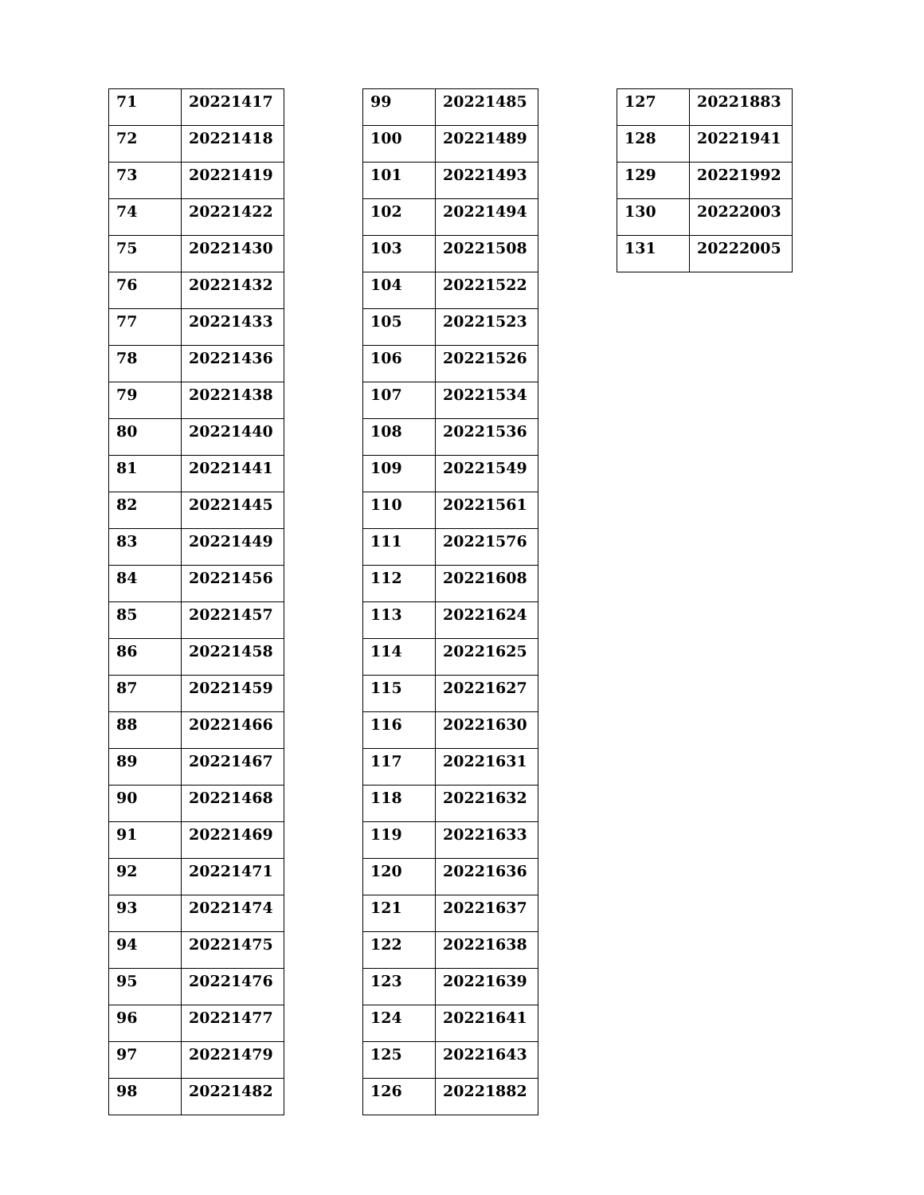| 71 | 20221417 |
| 72 | 20221418 |
| 73 | 20221419 |
| 74 | 20221422 |
| 75 | 20221430 |
| 76 | 20221432 |
| 77 | 20221433 |
| 78 | 20221436 |
| 79 | 20221438 |
| 80 | 20221440 |
| 81 | 20221441 |
| 82 | 20221445 |
| 83 | 20221449 |
| 84 | 20221456 |
| 85 | 20221457 |
| 86 | 20221458 |
| 87 | 20221459 |
| 88 | 20221466 |
| 89 | 20221467 |
| 90 | 20221468 |
| 91 | 20221469 |
| 92 | 20221471 |
| 93 | 20221474 |
| 94 | 20221475 |
| 95 | 20221476 |
| 96 | 20221477 |
| 97 | 20221479 |
| 98 | 20221482 |
| 99 | 20221485 |
| 100 | 20221489 |
| 101 | 20221493 |
| 102 | 20221494 |
| 103 | 20221508 |
| 104 | 20221522 |
| 105 | 20221523 |
| 106 | 20221526 |
| 107 | 20221534 |
| 108 | 20221536 |
| 109 | 20221549 |
| 110 | 20221561 |
| 111 | 20221576 |
| 112 | 20221608 |
| 113 | 20221624 |
| 114 | 20221625 |
| 115 | 20221627 |
| 116 | 20221630 |
| 117 | 20221631 |
| 118 | 20221632 |
| 119 | 20221633 |
| 120 | 20221636 |
| 121 | 20221637 |
| 122 | 20221638 |
| 123 | 20221639 |
| 124 | 20221641 |
| 125 | 20221643 |
| 126 | 20221882 |
| 127 | 20221883 |
| 128 | 20221941 |
| 129 | 20221992 |
| 130 | 20222003 |
| 131 | 20222005 |